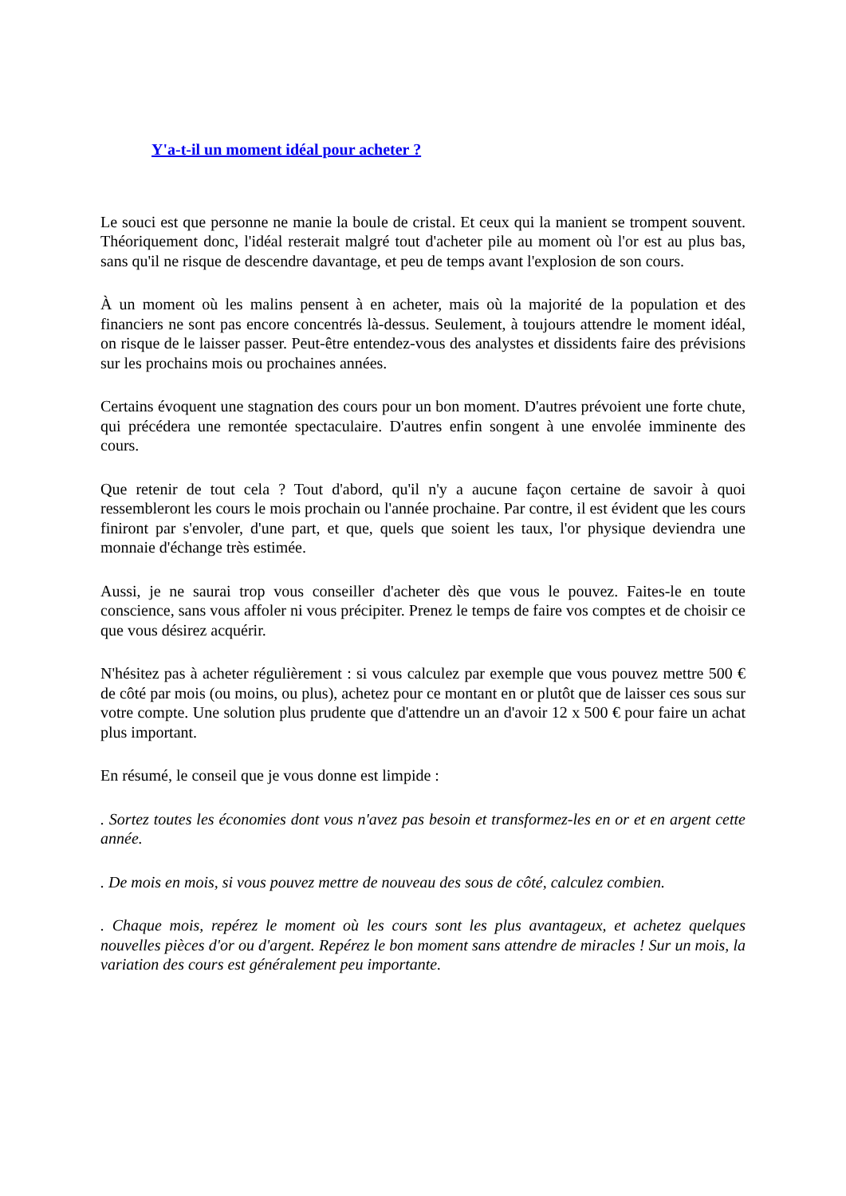Y'a-t-il un moment idéal pour acheter ?
Le souci est que personne ne manie la boule de cristal. Et ceux qui la manient se trompent souvent. Théoriquement donc, l'idéal resterait malgré tout d'acheter pile au moment où l'or est au plus bas, sans qu'il ne risque de descendre davantage, et peu de temps avant l'explosion de son cours.
À un moment où les malins pensent à en acheter, mais où la majorité de la population et des financiers ne sont pas encore concentrés là-dessus. Seulement, à toujours attendre le moment idéal, on risque de le laisser passer. Peut-être entendez-vous des analystes et dissidents faire des prévisions sur les prochains mois ou prochaines années.
Certains évoquent une stagnation des cours pour un bon moment. D'autres prévoient une forte chute, qui précédera une remontée spectaculaire. D'autres enfin songent à une envolée imminente des cours.
Que retenir de tout cela ? Tout d'abord, qu'il n'y a aucune façon certaine de savoir à quoi ressembleront les cours le mois prochain ou l'année prochaine. Par contre, il est évident que les cours finiront par s'envoler, d'une part, et que, quels que soient les taux, l'or physique deviendra une monnaie d'échange très estimée.
Aussi, je ne saurai trop vous conseiller d'acheter dès que vous le pouvez. Faites-le en toute conscience, sans vous affoler ni vous précipiter. Prenez le temps de faire vos comptes et de choisir ce que vous désirez acquérir.
N'hésitez pas à acheter régulièrement : si vous calculez par exemple que vous pouvez mettre 500 € de côté par mois (ou moins, ou plus), achetez pour ce montant en or plutôt que de laisser ces sous sur votre compte. Une solution plus prudente que d'attendre un an d'avoir 12 x 500 € pour faire un achat plus important.
En résumé, le conseil que je vous donne est limpide :
. Sortez toutes les économies dont vous n'avez pas besoin et transformez-les en or et en argent cette année.
. De mois en mois, si vous pouvez mettre de nouveau des sous de côté, calculez combien.
. Chaque mois, repérez le moment où les cours sont les plus avantageux, et achetez quelques nouvelles pièces d'or ou d'argent. Repérez le bon moment sans attendre de miracles ! Sur un mois, la variation des cours est généralement peu importante.